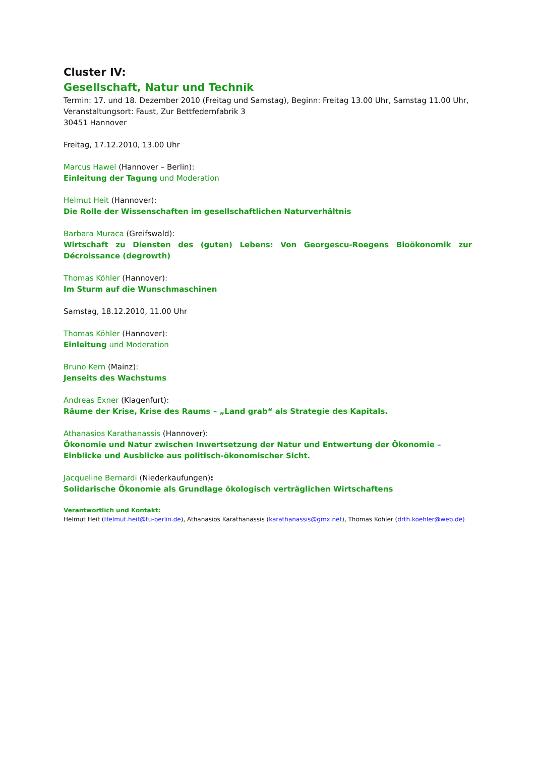Cluster IV:
Gesellschaft, Natur und Technik
Termin: 17. und 18. Dezember 2010 (Freitag und Samstag), Beginn: Freitag 13.00 Uhr, Samstag 11.00 Uhr,
Veranstaltungsort: Faust, Zur Bettfedernfabrik 3
30451 Hannover
Freitag, 17.12.2010, 13.00 Uhr
Marcus Hawel (Hannover – Berlin):
Einleitung der Tagung und Moderation
Helmut Heit (Hannover):
Die Rolle der Wissenschaften im gesellschaftlichen Naturverhältnis
Barbara Muraca (Greifswald):
Wirtschaft zu Diensten des (guten) Lebens: Von Georgescu-Roegens Bioökonomik zur Décroissance (degrowth)
Thomas Köhler (Hannover):
Im Sturm auf die Wunschmaschinen
Samstag, 18.12.2010, 11.00 Uhr
Thomas Köhler (Hannover):
Einleitung und Moderation
Bruno Kern (Mainz):
Jenseits des Wachstums
Andreas Exner (Klagenfurt):
Räume der Krise, Krise des Raums – „Land grab“ als Strategie des Kapitals.
Athanasios Karathanassis (Hannover):
Ökonomie und Natur zwischen Inwertsetzung der Natur und Entwertung der Ökonomie –Einblicke und Ausblicke aus politisch-ökonomischer Sicht.
Jacqueline Bernardi (Niederkaufungen):
Solidarische Ökonomie als Grundlage ökologisch verträglichen Wirtschaftens
Verantwortlich und Kontakt:
Helmut Heit (Helmut.heit@tu-berlin.de), Athanasios Karathanassis (karathanassis@gmx.net), Thomas Köhler (drth.koehler@web.de)